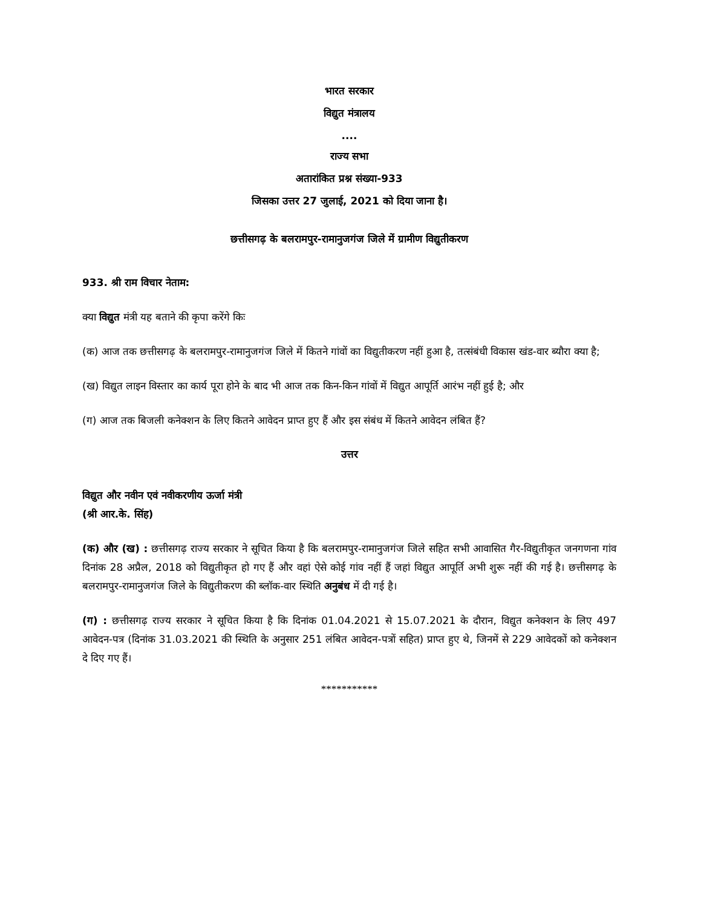भारत सरकार
विद्युत मंत्रालय
....
राज्य सभा
अतारांकित प्रश्न संख्या-933
जिसका उत्तर 27 जुलाई, 2021 को दिया जाना है।
छत्तीसगढ़ के बलरामपुर-रामानुजगंज जिले में ग्रामीण विद्युतीकरण
933. श्री राम विचार नेताम:
क्या विद्युत मंत्री यह बताने की कृपा करेंगे किः
(क) आज तक छत्तीसगढ़ के बलरामपुर-रामानुजगंज जिले में कितने गांवों का विद्युतीकरण नहीं हुआ है, तत्संबंधी विकास खंड-वार ब्यौरा क्या है;
(ख) विद्युत लाइन विस्तार का कार्य पूरा होने के बाद भी आज तक किन-किन गांवों में विद्युत आपूर्ति आरंभ नहीं हुई है; और
(ग) आज तक बिजली कनेक्शन के लिए कितने आवेदन प्राप्त हुए हैं और इस संबंध में कितने आवेदन लंबित हैं?
उत्तर
विद्युत और नवीन एवं नवीकरणीय ऊर्जा मंत्री
(श्री आर.के. सिंह)
(क) और (ख) : छत्तीसगढ़ राज्य सरकार ने सूचित किया है कि बलरामपुर-रामानुजगंज जिले सहित सभी आवासित गैर-विद्युतीकृत जनगणना गांव दिनांक 28 अप्रैल, 2018 को विद्युतीकृत हो गए हैं और वहां ऐसे कोई गांव नहीं हैं जहां विद्युत आपूर्ति अभी शुरू नहीं की गई है। छत्तीसगढ़ के बलरामपुर-रामानुजगंज जिले के विद्युतीकरण की ब्लॉक-वार स्थिति अनुबंध में दी गई है।
(ग) : छत्तीसगढ़ राज्य सरकार ने सूचित किया है कि दिनांक 01.04.2021 से 15.07.2021 के दौरान, विद्युत कनेक्शन के लिए 497 आवेदन-पत्र (दिनांक 31.03.2021 की स्थिति के अनुसार 251 लंबित आवेदन-पत्रों सहित) प्राप्त हुए थे, जिनमें से 229 आवेदकों को कनेक्शन दे दिए गए हैं।
***********